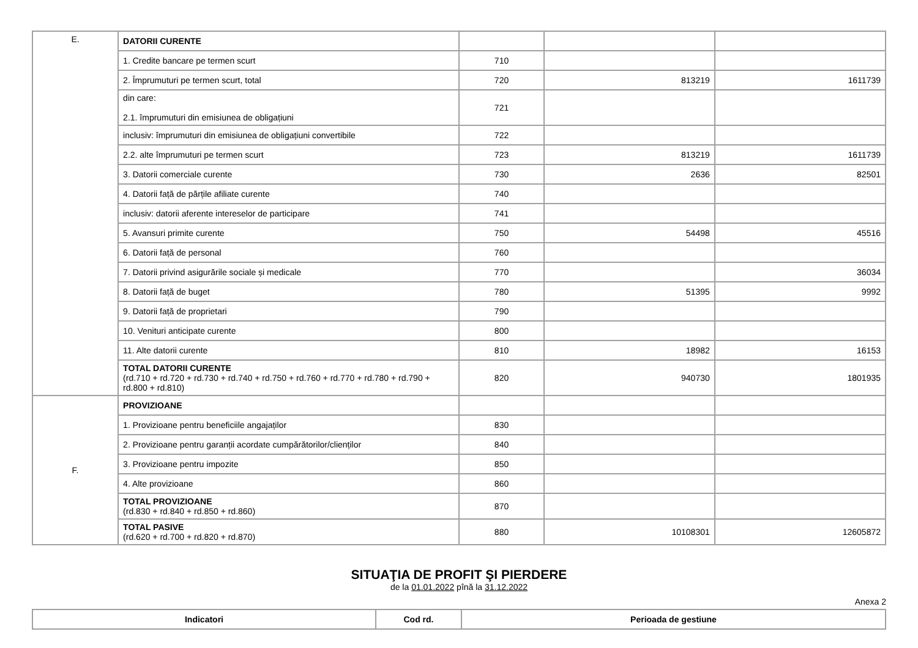| E. | DATORII CURENTE | | | |
| | 1. Credite bancare pe termen scurt | 710 | | |
| | 2. Împrumuturi pe termen scurt, total | 720 | 813219 | 1611739 |
| | din care: 2.1. împrumuturi din emisiunea de obligațiuni | 721 | | |
| | inclusiv: împrumuturi din emisiunea de obligațiuni convertibile | 722 | | |
| | 2.2. alte împrumuturi pe termen scurt | 723 | 813219 | 1611739 |
| | 3. Datorii comerciale curente | 730 | 2636 | 82501 |
| | 4. Datorii față de părțile afiliate curente | 740 | | |
| | inclusiv: datorii aferente intereselor de participare | 741 | | |
| | 5. Avansuri primite curente | 750 | 54498 | 45516 |
| | 6. Datorii față de personal | 760 | | |
| | 7. Datorii privind asigurările sociale și medicale | 770 | | 36034 |
| | 8. Datorii față de buget | 780 | 51395 | 9992 |
| | 9. Datorii față de proprietari | 790 | | |
| | 10. Venituri anticipate curente | 800 | | |
| | 11. Alte datorii curente | 810 | 18982 | 16153 |
| | TOTAL DATORII CURENTE (rd.710 + rd.720 + rd.730 + rd.740 + rd.750 + rd.760 + rd.770 + rd.780 + rd.790 + rd.800 + rd.810) | 820 | 940730 | 1801935 |
| F. | PROVIZIOANE | | | |
| | 1. Provizioane pentru beneficiile angajaților | 830 | | |
| | 2. Provizioane pentru garanții acordate cumpărătorilor/clienților | 840 | | |
| | 3. Provizioane pentru impozite | 850 | | |
| | 4. Alte provizioane | 860 | | |
| | TOTAL PROVIZIOANE (rd.830 + rd.840 + rd.850 + rd.860) | 870 | | |
| | TOTAL PASIVE (rd.620 + rd.700 + rd.820 + rd.870) | 880 | 10108301 | 12605872 |
SITUAŢIA DE PROFIT ŞI PIERDERE
de la 01.01.2022 pînă la 31.12.2022
Anexa 2
| Indicatori | Cod rd. | Perioada de gestiune |
| --- | --- | --- |